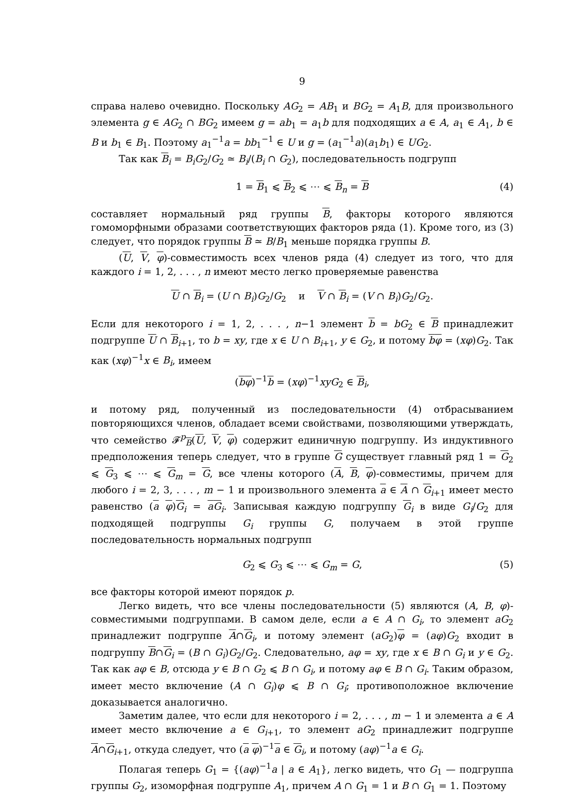9
справа налево очевидно. Поскольку AG<sub>2</sub> = AB<sub>1</sub> и BG<sub>2</sub> = A<sub>1</sub>B, для произвольного элемента g ∈ AG<sub>2</sub> ∩ BG<sub>2</sub> имеем g = ab<sub>1</sub> = a<sub>1</sub>b для подходящих a ∈ A, a<sub>1</sub> ∈ A<sub>1</sub>, b ∈ B и b<sub>1</sub> ∈ B<sub>1</sub>. Поэтому a<sub>1</sub><sup>−1</sup>a = bb<sub>1</sub><sup>−1</sup> ∈ U и g = (a<sub>1</sub><sup>−1</sup>a)(a<sub>1</sub>b<sub>1</sub>) ∈ UG<sub>2</sub>.
Так как B<sub>i</sub> = B<sub>i</sub>G<sub>2</sub>/G<sub>2</sub> ≃ B<sub>i</sub>/(B<sub>i</sub> ∩ G<sub>2</sub>), последовательность подгрупп
1 = B<sub>1</sub> ⩽ B<sub>2</sub> ⩽ ⋯ ⩽ B<sub>n</sub> = B (4)
составляет нормальный ряд группы B, факторы которого являются гомоморфными образами соответствующих факторов ряда (1). Кроме того, из (3) следует, что порядок группы B ≃ B/B<sub>1</sub> меньше порядка группы B.
(U, V, φ)-совместимость всех членов ряда (4) следует из того, что для каждого i = 1, 2, . . . , n имеют место легко проверяемые равенства
U ∩ B<sub>i</sub> = (U ∩ B<sub>i</sub>)G<sub>2</sub>/G<sub>2</sub> и V ∩ B<sub>i</sub> = (V ∩ B<sub>i</sub>)G<sub>2</sub>/G<sub>2</sub>.
Если для некоторого i = 1, 2, . . . , n−1 элемент b = bG<sub>2</sub> ∈ B принадлежит подгруппе U ∩ B<sub>i+1</sub>, то b = xy, где x ∈ U ∩ B<sub>i+1</sub>, y ∈ G<sub>2</sub>, и потому bφ = (xφ)G<sub>2</sub>. Так как (xφ)<sup>−1</sup>x ∈ B<sub>i</sub>, имеем
(bφ)<sup>−1</sup>b = (xφ)<sup>−1</sup>xyG<sub>2</sub> ∈ B<sub>i</sub>,
и потому ряд, полученный из последовательности (4) отбрасыванием повторяющихся членов, обладает всеми свойствами, позволяющими утверждать, что семейство 𝓕<sup>p</sup><sub>B</sub>(U, V, φ) содержит единичную подгруппу. Из индуктивного предположения теперь следует, что в группе G существует главный ряд 1 = G<sub>2</sub> ⩽ G<sub>3</sub> ⩽ ⋯ ⩽ G<sub>m</sub> = G, все члены которого (A, B, φ)-совместимы, причем для любого i = 2, 3, . . . , m − 1 и произвольного элемента a ∈ A ∩ G<sub>i+1</sub> имеет место равенство (a φ)G<sub>i</sub> = aG<sub>i</sub>. Записывая каждую подгруппу G<sub>i</sub> в виде G<sub>i</sub>/G<sub>2</sub> для подходящей подгруппы G<sub>i</sub> группы G, получаем в этой группе последовательность нормальных подгрупп
G<sub>2</sub> ⩽ G<sub>3</sub> ⩽ ⋯ ⩽ G<sub>m</sub> = G, (5)
все факторы которой имеют порядок p.
Легко видеть, что все члены последовательности (5) являются (A, B, φ)-совместимыми подгруппами. В самом деле, если a ∈ A ∩ G<sub>i</sub>, то элемент aG<sub>2</sub> принадлежит подгруппе A∩G<sub>i</sub>, и потому элемент (aG<sub>2</sub>)φ = (aφ)G<sub>2</sub> входит в подгруппу B∩G<sub>i</sub> = (B ∩ G<sub>i</sub>)G<sub>2</sub>/G<sub>2</sub>. Следовательно, aφ = xy, где x ∈ B ∩ G<sub>i</sub> и y ∈ G<sub>2</sub>. Так как aφ ∈ B, отсюда y ∈ B ∩ G<sub>2</sub> ⩽ B ∩ G<sub>i</sub>, и потому aφ ∈ B ∩ G<sub>i</sub>. Таким образом, имеет место включение (A ∩ G<sub>i</sub>)φ ⩽ B ∩ G<sub>i</sub>; противоположное включение доказывается аналогично.
Заметим далее, что если для некоторого i = 2, . . . , m − 1 и элемента a ∈ A имеет место включение a ∈ G<sub>i+1</sub>, то элемент aG<sub>2</sub> принадлежит подгруппе A∩G<sub>i+1</sub>, откуда следует, что (a φ)<sup>−1</sup>a ∈ G<sub>i</sub>, и потому (aφ)<sup>−1</sup>a ∈ G<sub>i</sub>.
Полагая теперь G<sub>1</sub> = {(aφ)<sup>−1</sup>a | a ∈ A<sub>1</sub>}, легко видеть, что G<sub>1</sub> — подгруппа группы G<sub>2</sub>, изоморфная подгруппе A<sub>1</sub>, причем A ∩ G<sub>1</sub> = 1 и B ∩ G<sub>1</sub> = 1. Поэтому